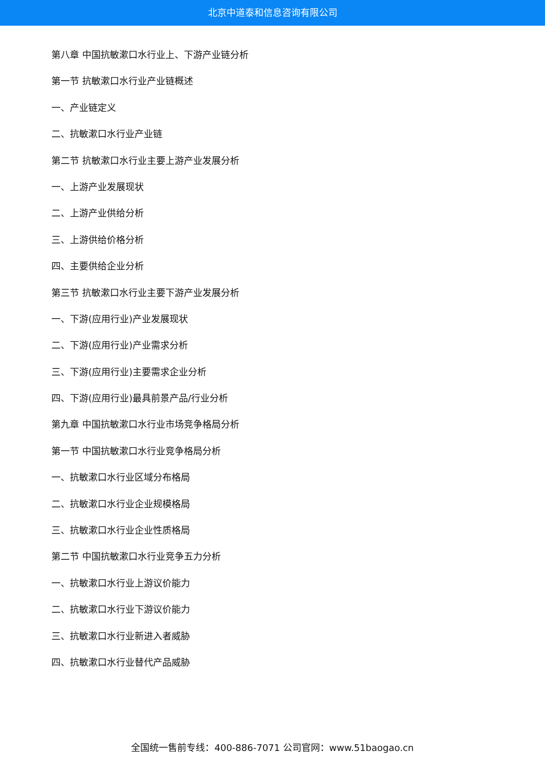北京中道泰和信息咨询有限公司
第八章 中国抗敏漱口水行业上、下游产业链分析
第一节 抗敏漱口水行业产业链概述
一、产业链定义
二、抗敏漱口水行业产业链
第二节 抗敏漱口水行业主要上游产业发展分析
一、上游产业发展现状
二、上游产业供给分析
三、上游供给价格分析
四、主要供给企业分析
第三节 抗敏漱口水行业主要下游产业发展分析
一、下游(应用行业)产业发展现状
二、下游(应用行业)产业需求分析
三、下游(应用行业)主要需求企业分析
四、下游(应用行业)最具前景产品/行业分析
第九章 中国抗敏漱口水行业市场竞争格局分析
第一节 中国抗敏漱口水行业竞争格局分析
一、抗敏漱口水行业区域分布格局
二、抗敏漱口水行业企业规模格局
三、抗敏漱口水行业企业性质格局
第二节 中国抗敏漱口水行业竞争五力分析
一、抗敏漱口水行业上游议价能力
二、抗敏漱口水行业下游议价能力
三、抗敏漱口水行业新进入者威胁
四、抗敏漱口水行业替代产品威胁
全国统一售前专线：400-886-7071 公司官网：www.51baogao.cn